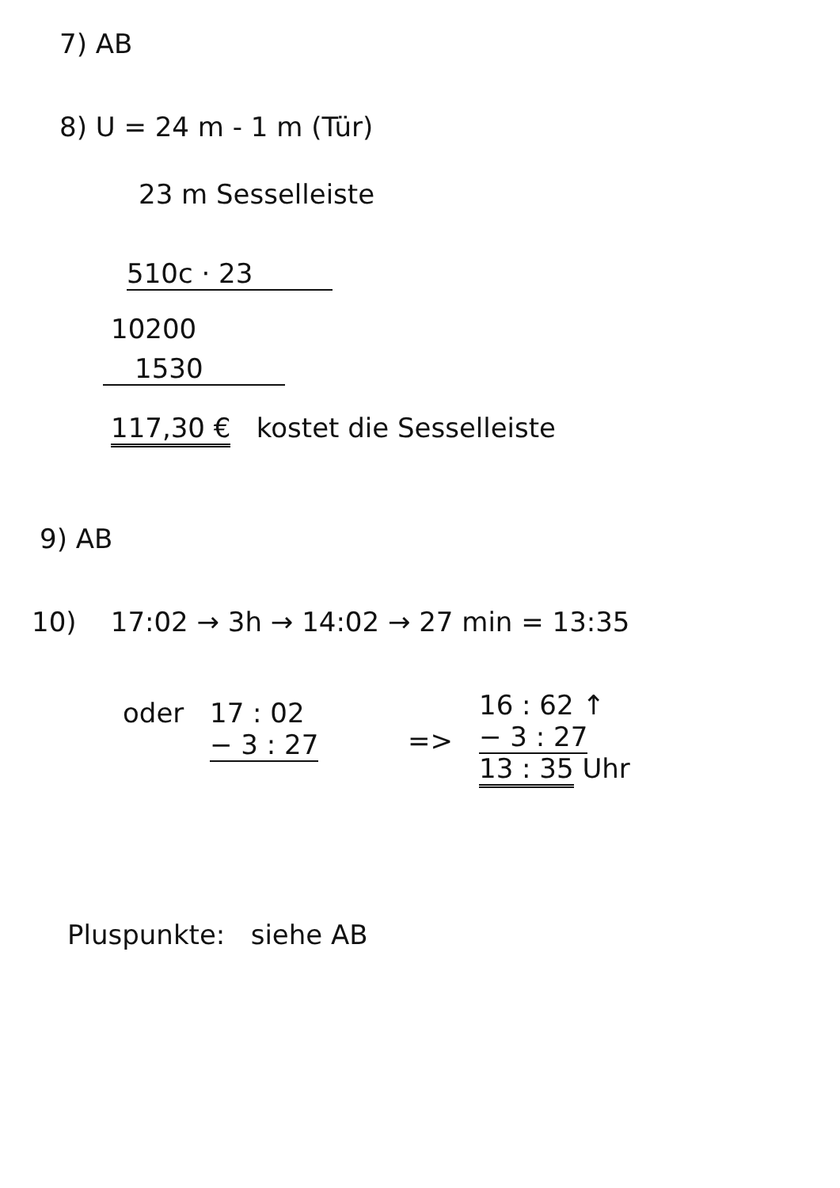7) AB
8) U = 24 m - 1 m (Tür)
23 m Sesselleiste
510c · 23
10200
1530
117,30 € kostet die Sesselleiste
9) AB
10) 17:02 → 3h → 14:02 → 27 min = 13:35
oder
17 : 02
− 3 : 27
=>
16 : 62 ↑
− 3 : 27
13 : 35 Uhr
Pluspunkte: siehe AB